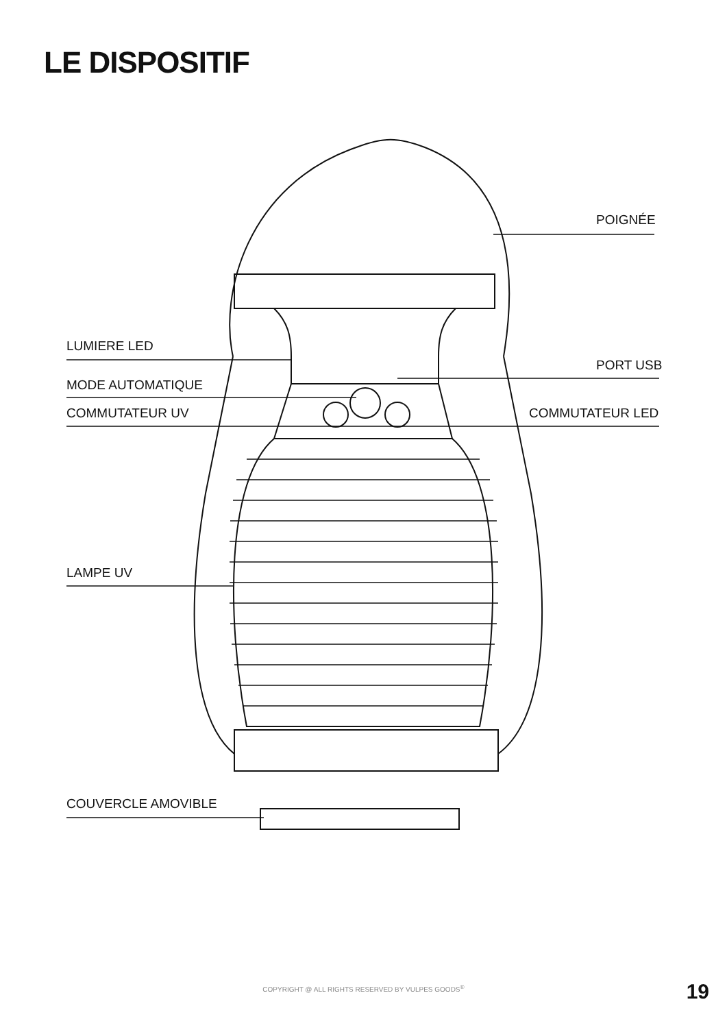LE DISPOSITIF
POIGNÉE
LUMIERE LED
PORT USB
MODE AUTOMATIQUE
COMMUTATEUR UV COMMUTATEUR LED
LAMPE UV
COUVERCLE AMOVIBLE
COPYRIGHT @ ALL RIGHTS RESERVED BY VULPES GOODS<sup>®</sup>
19